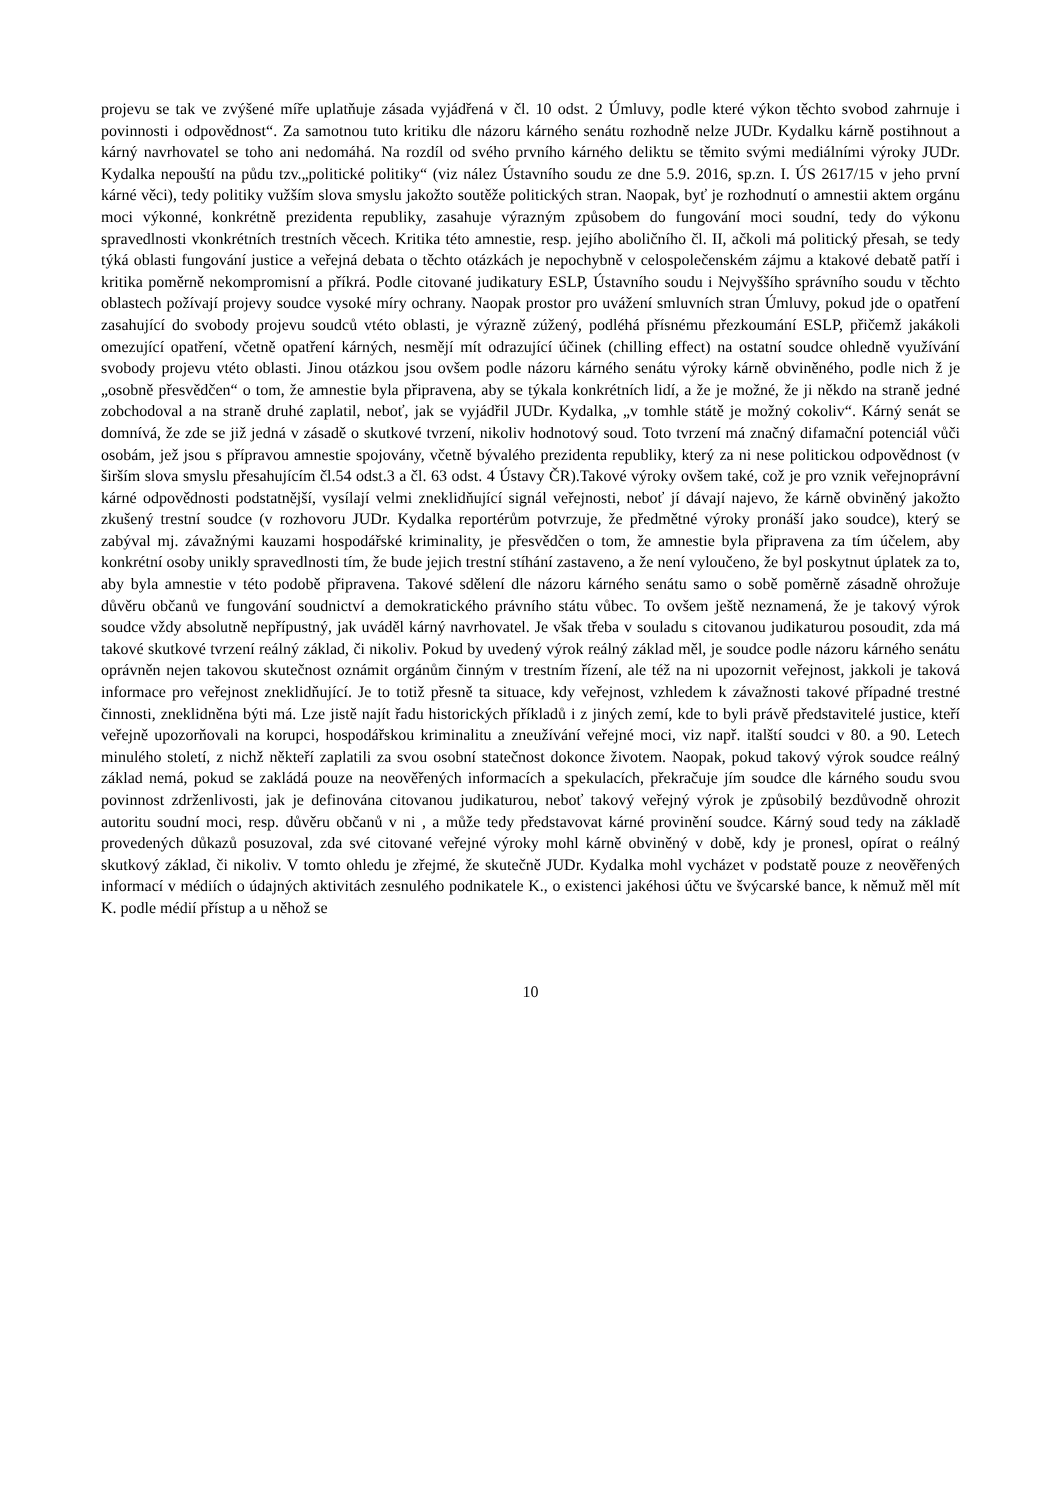projevu se tak ve zvýšené míře uplatňuje zásada vyjádřená v čl. 10 odst. 2 Úmluvy, podle které výkon těchto svobod zahrnuje i povinnosti i odpovědnost“. Za samotnou tuto kritiku dle názoru kárného senátu rozhodně nelze JUDr. Kydalku kárně postihnout a kárný navrhovatel se toho ani nedomáhá. Na rozdíl od svého prvního kárného deliktu se těmito svými mediálními výroky JUDr. Kydalka nepouští na půdu tzv.„politické politiky“ (viz nález Ústavního soudu ze dne 5.9. 2016, sp.zn. I. ÚS 2617/15 v jeho první kárné věci), tedy politiky vužším slova smyslu jakožto soutěže politických stran. Naopak, byť je rozhodnutí o amnestii aktem orgánu moci výkonné, konkrétně prezidenta republiky, zasahuje výrazným způsobem do fungování moci soudní, tedy do výkonu spravedlnosti vkonkrétních trestních věcech. Kritika této amnestie, resp. jejího aboličního čl. II, ačkoli má politický přesah, se tedy týká oblasti fungování justice a veřejná debata o těchto otázkách je nepochybně v celospolečenském zájmu a ktakové debatě patří i kritika poměrně nekompromisní a příkrá. Podle citované judikatury ESLP, Ústavního soudu i Nejvyššího správního soudu v těchto oblastech požívají projevy soudce vysoké míry ochrany. Naopak prostor pro uvážení smluvních stran Úmluvy, pokud jde o opatření zasahující do svobody projevu soudců vtéto oblasti, je výrazně zúžený, podléhá přísnému přezkoumání ESLP, přičemž jakákoli omezující opatření, včetně opatření kárných, nesmějí mít odrazující účinek (chilling effect) na ostatní soudce ohledně využívání svobody projevu vtéto oblasti. Jinou otázkou jsou ovšem podle názoru kárného senátu výroky kárně obviněného, podle nich ž je „osobně přesvědčen“ o tom, že amnestie byla připravena, aby se týkala konkrétních lidí, a že je možné, že ji někdo na straně jedné zobchodoval a na straně druhé zaplatil, neboť, jak se vyjádřil JUDr. Kydalka, „v tomhle státě je možný cokoliv“. Kárný senát se domnívá, že zde se již jedná v zásadě o skutkové tvrzení, nikoliv hodnotový soud. Toto tvrzení má značný difamační potenciál vůči osobám, jež jsou s přípravou amnestie spojovány, včetně bývalého prezidenta republiky, který za ni nese politickou odpovědnost (v širším slova smyslu přesahujícím čl.54 odst.3 a čl. 63 odst. 4 Ústavy ČR).Takové výroky ovšem také, což je pro vznik veřejnoprávní kárné odpovědnosti podstatnější, vysílají velmi zneklidňující signál veřejnosti, neboť jí dávají najevo, že kárně obviněný jakožto zkušený trestní soudce (v rozhovoru JUDr. Kydalka reportérům potvrzuje, že předmětné výroky pronáší jako soudce), který se zabýval mj. závažnými kauzami hospodářské kriminality, je přesvědčen o tom, že amnestie byla připravena za tím účelem, aby konkrétní osoby unikly spravedlnosti tím, že bude jejich trestní stíhání zastaveno, a že není vyloučeno, že byl poskytnut úplatek za to, aby byla amnestie v této podobě připravena. Takové sdělení dle názoru kárného senátu samo o sobě poměrně zásadně ohrožuje důvěru občanů ve fungování soudnictví a demokratického právního státu vůbec. To ovšem ještě neznamená, že je takový výrok soudce vždy absolutně nepřípustný, jak uváděl kárný navrhovatel. Je však třeba v souladu s citovanou judikaturou posoudit, zda má takové skutkové tvrzení reálný základ, či nikoliv. Pokud by uvedený výrok reálný základ měl, je soudce podle názoru kárného senátu oprávněn nejen takovou skutečnost oznámit orgánům činným v trestním řízení, ale též na ni upozornit veřejnost, jakkoli je taková informace pro veřejnost zneklidňující. Je to totiž přesně ta situace, kdy veřejnost, vzhledem k závažnosti takové případné trestné činnosti, zneklidněna býti má. Lze jistě najít řadu historických příkladů i z jiných zemí, kde to byli právě představitelé justice, kteří veřejně upozorňovali na korupci, hospodářskou kriminalitu a zneužívání veřejné moci, viz např. italští soudci v 80. a 90. Letech minulého století, z nichž někteří zaplatili za svou osobní statečnost dokonce životem. Naopak, pokud takový výrok soudce reálný základ nemá, pokud se zakládá pouze na neověřených informacích a spekulacích, překračuje jím soudce dle kárného soudu svou povinnost zdrženlivosti, jak je definována citovanou judikaturou, neboť takový veřejný výrok je způsobilý bezdůvodně ohrozit autoritu soudní moci, resp. důvěru občanů v ni , a může tedy představovat kárné provinění soudce. Kárný soud tedy na základě provedených důkazů posuzoval, zda své citované veřejné výroky mohl kárně obviněný v době, kdy je pronesl, opírat o reálný skutkový základ, či nikoliv. V tomto ohledu je zřejmé, že skutečně JUDr. Kydalka mohl vycházet v podstatě pouze z neověřených informací v médiích o údajných aktivitách zesnulého podnikatele K., o existenci jakéhosi účtu ve švýcarské bance, k němuž měl mít K. podle médií přístup a u něhož se
10